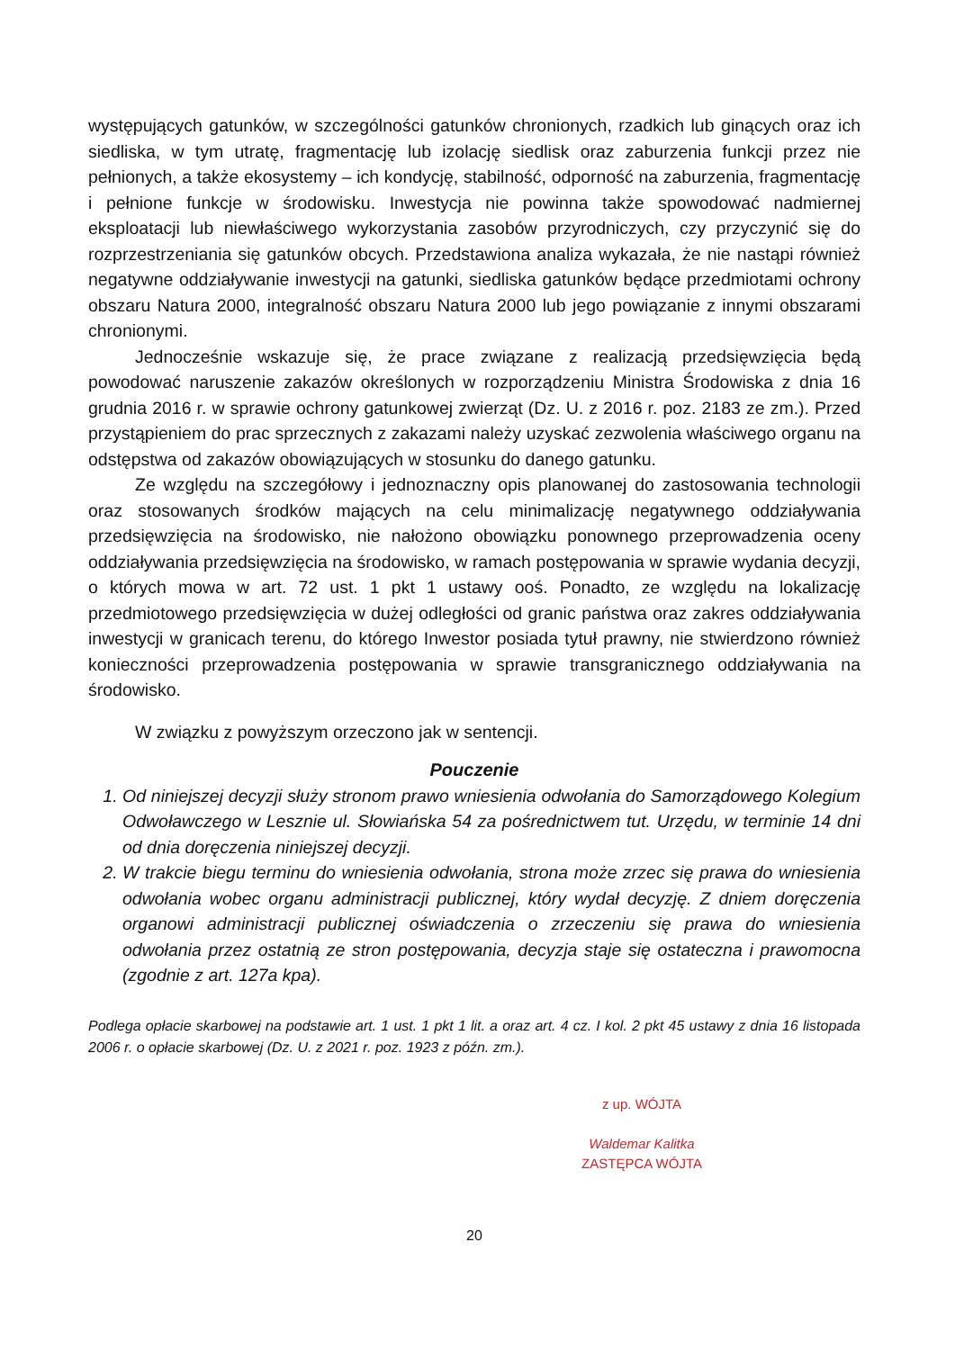występujących gatunków, w szczególności gatunków chronionych, rzadkich lub ginących oraz ich siedliska, w tym utratę, fragmentację lub izolację siedlisk oraz zaburzenia funkcji przez nie pełnionych, a także ekosystemy – ich kondycję, stabilność, odporność na zaburzenia, fragmentację i pełnione funkcje w środowisku. Inwestycja nie powinna także spowodować nadmiernej eksploatacji lub niewłaściwego wykorzystania zasobów przyrodniczych, czy przyczynić się do rozprzestrzeniania się gatunków obcych. Przedstawiona analiza wykazała, że nie nastąpi również negatywne oddziaływanie inwestycji na gatunki, siedliska gatunków będące przedmiotami ochrony obszaru Natura 2000, integralność obszaru Natura 2000 lub jego powiązanie z innymi obszarami chronionymi.
Jednocześnie wskazuje się, że prace związane z realizacją przedsięwzięcia będą powodować naruszenie zakazów określonych w rozporządzeniu Ministra Środowiska z dnia 16 grudnia 2016 r. w sprawie ochrony gatunkowej zwierząt (Dz. U. z 2016 r. poz. 2183 ze zm.). Przed przystąpieniem do prac sprzecznych z zakazami należy uzyskać zezwolenia właściwego organu na odstępstwa od zakazów obowiązujących w stosunku do danego gatunku.
Ze względu na szczegółowy i jednoznaczny opis planowanej do zastosowania technologii oraz stosowanych środków mających na celu minimalizację negatywnego oddziaływania przedsięwzięcia na środowisko, nie nałożono obowiązku ponownego przeprowadzenia oceny oddziaływania przedsięwzięcia na środowisko, w ramach postępowania w sprawie wydania decyzji, o których mowa w art. 72 ust. 1 pkt 1 ustawy ooś. Ponadto, ze względu na lokalizację przedmiotowego przedsięwzięcia w dużej odległości od granic państwa oraz zakres oddziaływania inwestycji w granicach terenu, do którego Inwestor posiada tytuł prawny, nie stwierdzono również konieczności przeprowadzenia postępowania w sprawie transgranicznego oddziaływania na środowisko.
W związku z powyższym orzeczono jak w sentencji.
Pouczenie
1. Od niniejszej decyzji służy stronom prawo wniesienia odwołania do Samorządowego Kolegium Odwoławczego w Lesznie ul. Słowiańska 54 za pośrednictwem tut. Urzędu, w terminie 14 dni od dnia doręczenia niniejszej decyzji.
2. W trakcie biegu terminu do wniesienia odwołania, strona może zrzec się prawa do wniesienia odwołania wobec organu administracji publicznej, który wydał decyzję. Z dniem doręczenia organowi administracji publicznej oświadczenia o zrzeczeniu się prawa do wniesienia odwołania przez ostatnią ze stron postępowania, decyzja staje się ostateczna i prawomocna (zgodnie z art. 127a kpa).
Podlega opłacie skarbowej na podstawie art. 1 ust. 1 pkt 1 lit. a oraz art. 4 cz. I kol. 2 pkt 45 ustawy z dnia 16 listopada 2006 r. o opłacie skarbowej (Dz. U. z 2021 r. poz. 1923 z późn. zm.).
z up. WÓJTA
Waldemar Kalitka
ZASTĘPCA WÓJTA
20